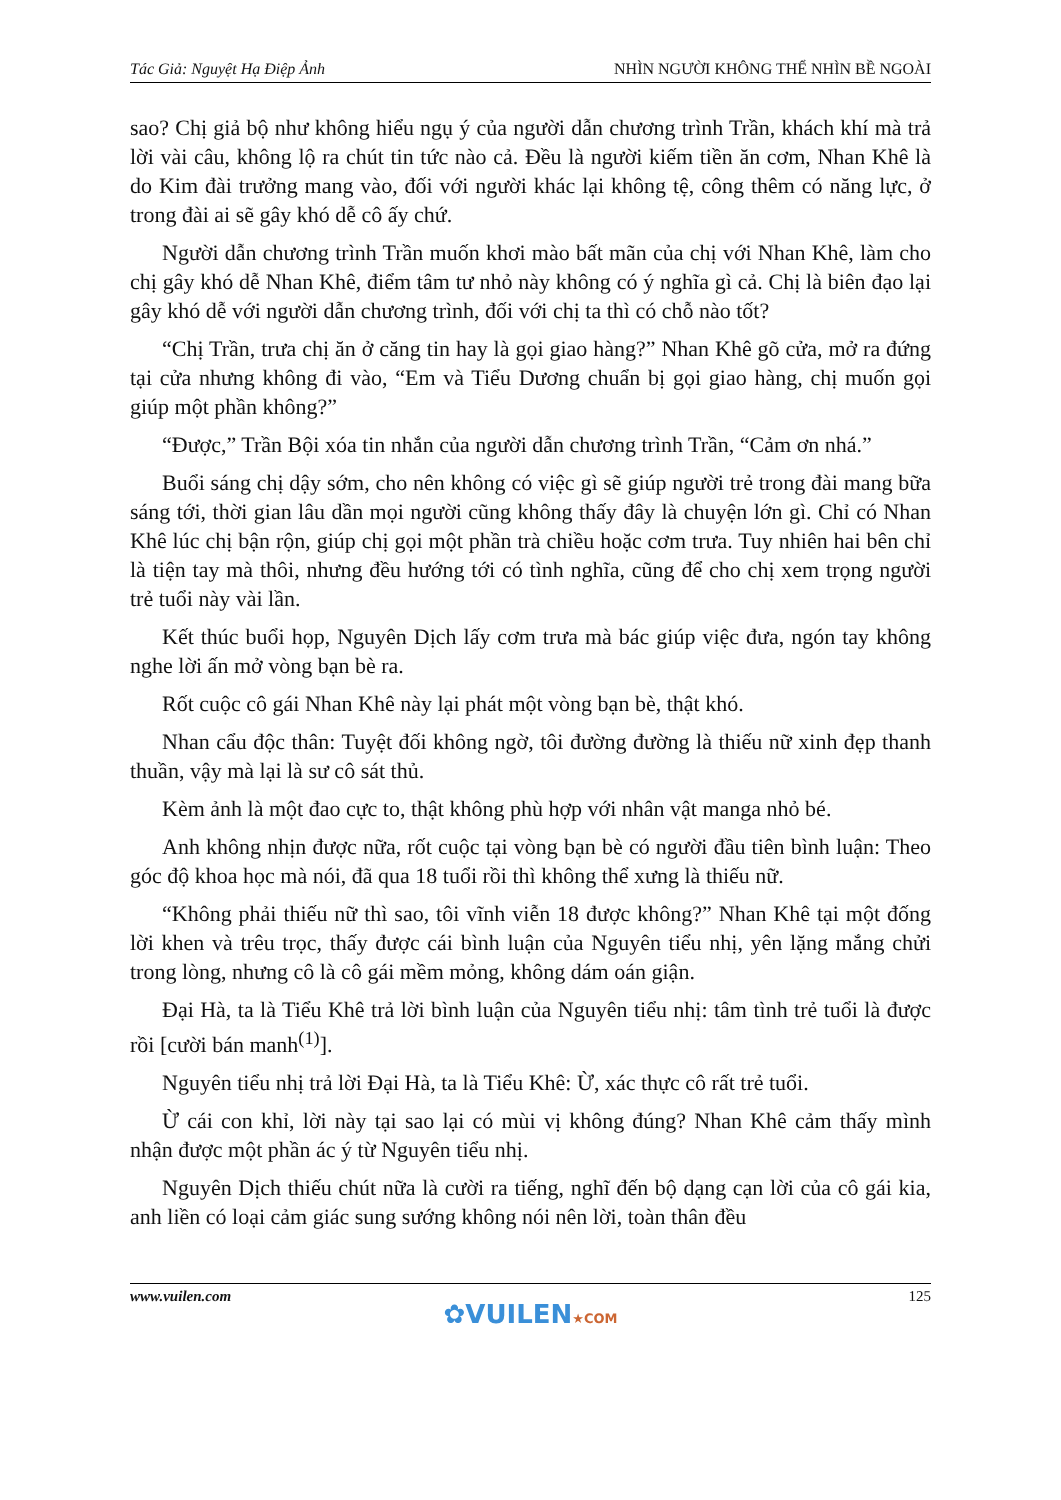Tác Giả: Nguyệt Hạ Điệp Ảnh NHÌN NGƯỜI KHÔNG THỂ NHÌN BỀ NGOÀI
sao? Chị giả bộ như không hiểu ngụ ý của người dẫn chương trình Trần, khách khí mà trả lời vài câu, không lộ ra chút tin tức nào cả. Đều là người kiếm tiền ăn cơm, Nhan Khê là do Kim đài trưởng mang vào, đối với người khác lại không tệ, công thêm có năng lực, ở trong đài ai sẽ gây khó dễ cô ấy chứ.
Người dẫn chương trình Trần muốn khơi mào bất mãn của chị với Nhan Khê, làm cho chị gây khó dễ Nhan Khê, điểm tâm tư nhỏ này không có ý nghĩa gì cả. Chị là biên đạo lại gây khó dễ với người dẫn chương trình, đối với chị ta thì có chỗ nào tốt?
“Chị Trần, trưa chị ăn ở căng tin hay là gọi giao hàng?” Nhan Khê gõ cửa, mở ra đứng tại cửa nhưng không đi vào, “Em và Tiểu Dương chuẩn bị gọi giao hàng, chị muốn gọi giúp một phần không?”
“Được,” Trần Bội xóa tin nhắn của người dẫn chương trình Trần, “Cảm ơn nhá.”
Buổi sáng chị dậy sớm, cho nên không có việc gì sẽ giúp người trẻ trong đài mang bữa sáng tới, thời gian lâu dần mọi người cũng không thấy đây là chuyện lớn gì. Chỉ có Nhan Khê lúc chị bận rộn, giúp chị gọi một phần trà chiều hoặc cơm trưa. Tuy nhiên hai bên chỉ là tiện tay mà thôi, nhưng đều hướng tới có tình nghĩa, cũng để cho chị xem trọng người trẻ tuổi này vài lần.
Kết thúc buổi họp, Nguyên Dịch lấy cơm trưa mà bác giúp việc đưa, ngón tay không nghe lời ấn mở vòng bạn bè ra.
Rốt cuộc cô gái Nhan Khê này lại phát một vòng bạn bè, thật khó.
Nhan cẩu độc thân: Tuyệt đối không ngờ, tôi đường đường là thiếu nữ xinh đẹp thanh thuần, vậy mà lại là sư cô sát thủ.
Kèm ảnh là một đao cực to, thật không phù hợp với nhân vật manga nhỏ bé.
Anh không nhịn được nữa, rốt cuộc tại vòng bạn bè có người đầu tiên bình luận: Theo góc độ khoa học mà nói, đã qua 18 tuổi rồi thì không thể xưng là thiếu nữ.
“Không phải thiếu nữ thì sao, tôi vĩnh viễn 18 được không?” Nhan Khê tại một đống lời khen và trêu trọc, thấy được cái bình luận của Nguyên tiểu nhị, yên lặng mắng chửi trong lòng, nhưng cô là cô gái mềm mỏng, không dám oán giận.
Đại Hà, ta là Tiểu Khê trả lời bình luận của Nguyên tiểu nhị: tâm tình trẻ tuổi là được rồi [cười bán manh<sup>(1)</sup>].
Nguyên tiểu nhị trả lời Đại Hà, ta là Tiểu Khê: Ừ, xác thực cô rất trẻ tuổi.
Ừ cái con khỉ, lời này tại sao lại có mùi vị không đúng? Nhan Khê cảm thấy mình nhận được một phần ác ý từ Nguyên tiểu nhị.
Nguyên Dịch thiếu chút nữa là cười ra tiếng, nghĩ đến bộ dạng cạn lời của cô gái kia, anh liền có loại cảm giác sung sướng không nói nên lời, toàn thân đều
www.vuilen.com 125
✿VUILEN★COM